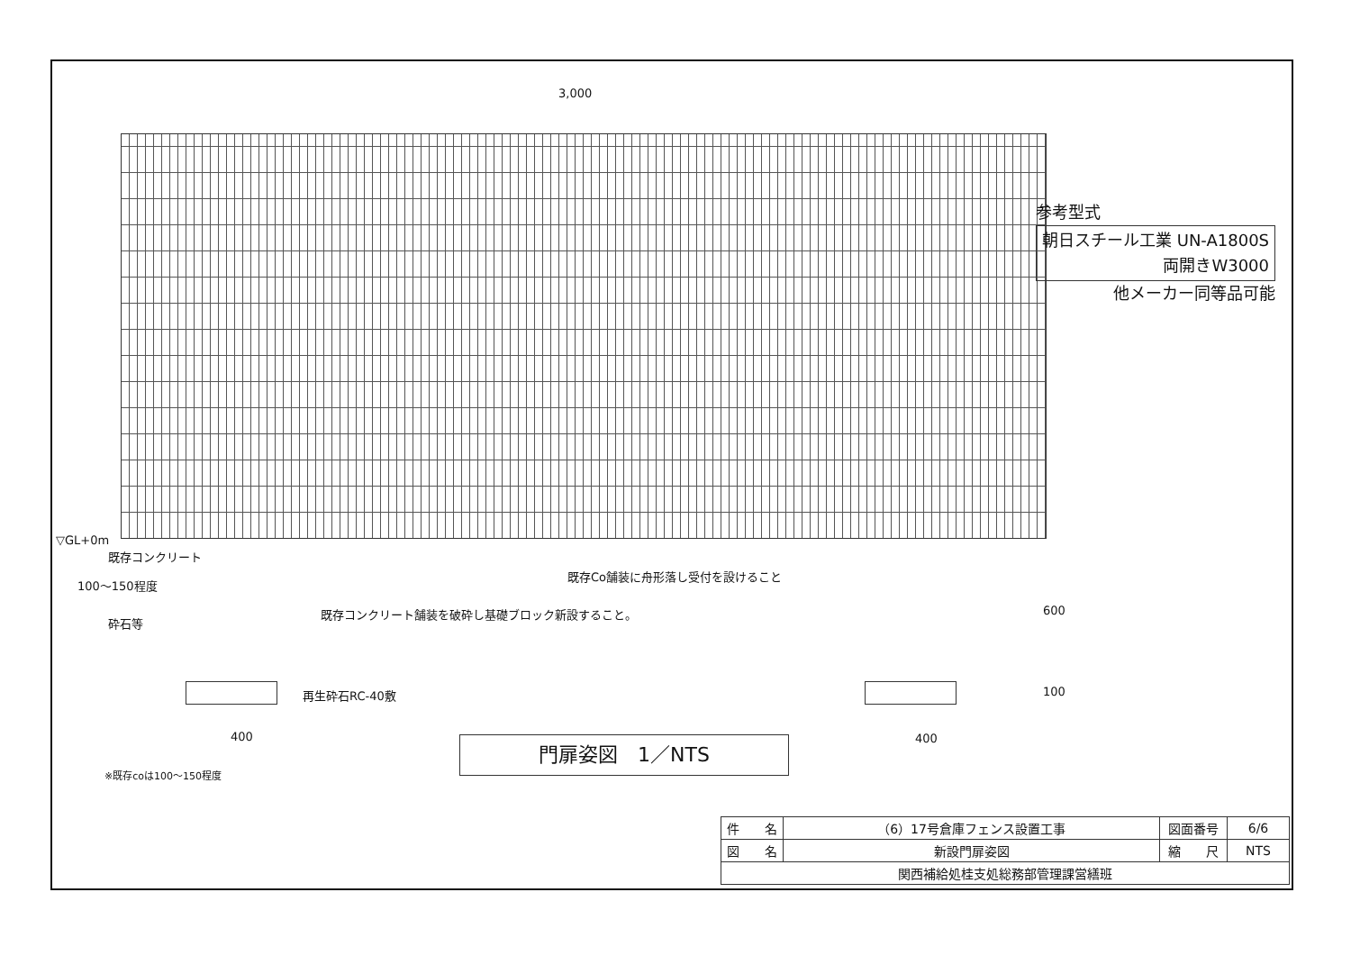3,000
参考型式
朝日スチール工業 UN-A1800S
両開きW3000
他メーカー同等品可能
▽GL+0m
既存コンクリート
100～150程度
砕石等
既存Co舗装に舟形落し受付を設けること
既存コンクリート舗装を破砕し基礎ブロック新設すること。
再生砕石RC-40敷
600
100
400 400
※既存coは100～150程度
門扉姿図　1／NTS
| 件 名 | （6）17号倉庫フェンス設置工事 | 図面番号 | 6/6 |
| 図 名 | 新設門扉姿図 | 縮 尺 | NTS |
| 関西補給処桂支処総務部管理課営繕班 | | | |